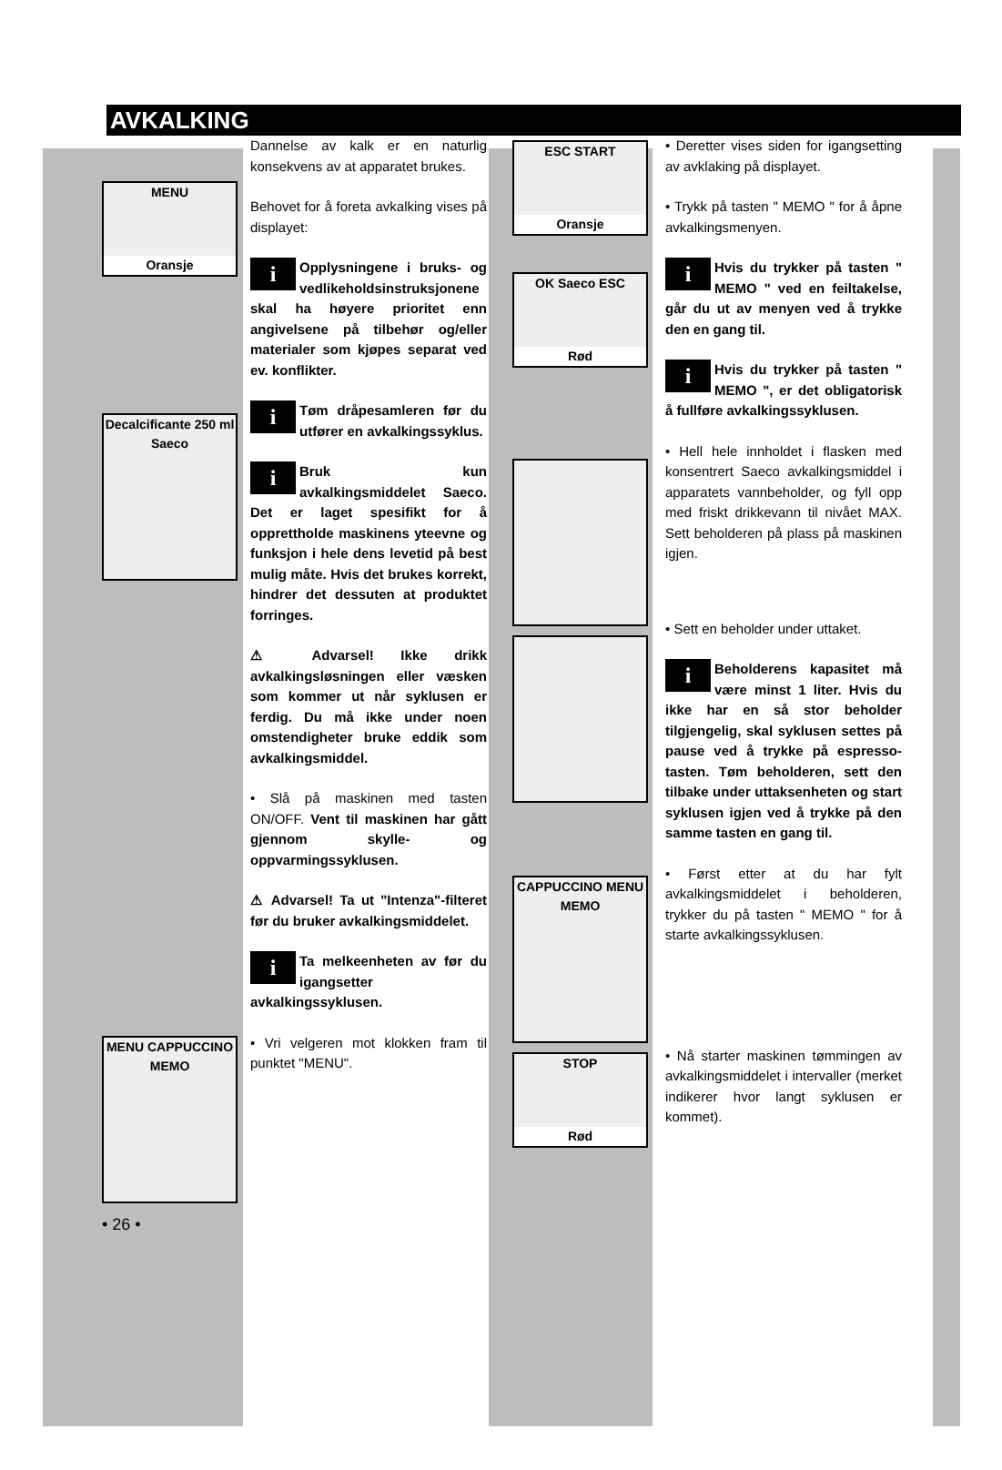AVKALKING
MENU
Oransje
Decalcificante 250 ml Saeco
MENU CAPPUCCINO MEMO
• 26 •
Dannelse av kalk er en naturlig konsekvens av at apparatet brukes.
Behovet for å foreta avkalking vises på displayet:
i Opplysningene i bruks- og vedlikeholdsinstruksjonene skal ha høyere prioritet enn angivelsene på tilbehør og/eller materialer som kjøpes separat ved ev. konflikter.
i Tøm dråpesamleren før du utfører en avkalkingssyklus.
i Bruk kun avkalkingsmiddelet Saeco. Det er laget spesifikt for å opprettholde maskinens yteevne og funksjon i hele dens levetid på best mulig måte. Hvis det brukes korrekt, hindrer det dessuten at produktet forringes.
⚠ Advarsel! Ikke drikk avkalkingsløsningen eller væsken som kommer ut når syklusen er ferdig. Du må ikke under noen omstendigheter bruke eddik som avkalkingsmiddel.
• Slå på maskinen med tasten ON/OFF. Vent til maskinen har gått gjennom skylle- og oppvarmingssyklusen.
⚠ Advarsel! Ta ut "Intenza"-filteret før du bruker avkalkingsmiddelet.
i Ta melkeenheten av før du igangsetter avkalkingssyklusen.
• Vri velgeren mot klokken fram til punktet "MENU".
ESC START
Oransje
OK Saeco ESC
Rød
CAPPUCCINO MENU MEMO
STOP
Rød
• Deretter vises siden for igangsetting av avklaking på displayet.
• Trykk på tasten " MEMO " for å åpne avkalkingsmenyen.
i Hvis du trykker på tasten " MEMO " ved en feiltakelse, går du ut av menyen ved å trykke den en gang til.
i Hvis du trykker på tasten " MEMO ", er det obligatorisk å fullføre avkalkingssyklusen.
• Hell hele innholdet i flasken med konsentrert Saeco avkalkingsmiddel i apparatets vannbeholder, og fyll opp med friskt drikkevann til nivået MAX. Sett beholderen på plass på maskinen igjen.
• Sett en beholder under uttaket.
i Beholderens kapasitet må være minst 1 liter. Hvis du ikke har en så stor beholder tilgjengelig, skal syklusen settes på pause ved å trykke på espresso-tasten. Tøm beholderen, sett den tilbake under uttaksenheten og start syklusen igjen ved å trykke på den samme tasten en gang til.
• Først etter at du har fylt avkalkingsmiddelet i beholderen, trykker du på tasten " MEMO " for å starte avkalkingssyklusen.
• Nå starter maskinen tømmingen av avkalkingsmiddelet i intervaller (merket indikerer hvor langt syklusen er kommet).